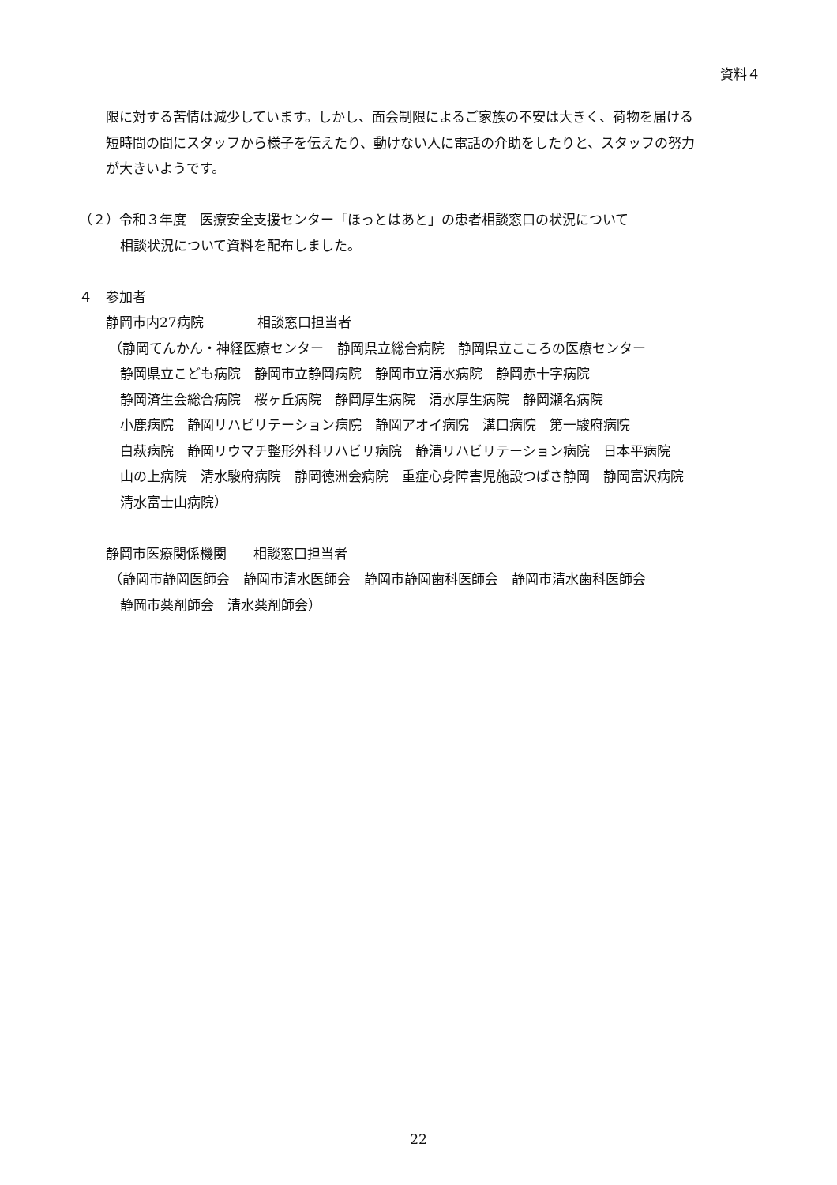資料４
限に対する苦情は減少しています。しかし、面会制限によるご家族の不安は大きく、荷物を届ける
短時間の間にスタッフから様子を伝えたり、動けない人に電話の介助をしたりと、スタッフの努力
が大きいようです。
（２）令和３年度　医療安全支援センター「ほっとはあと」の患者相談窓口の状況について
相談状況について資料を配布しました。
４　参加者
静岡市内27病院　　　　相談窓口担当者
（静岡てんかん・神経医療センター　静岡県立総合病院　静岡県立こころの医療センター
静岡県立こども病院　静岡市立静岡病院　静岡市立清水病院　静岡赤十字病院
静岡済生会総合病院　桜ヶ丘病院　静岡厚生病院　清水厚生病院　静岡瀬名病院
小鹿病院　静岡リハビリテーション病院　静岡アオイ病院　溝口病院　第一駿府病院
白萩病院　静岡リウマチ整形外科リハビリ病院　静清リハビリテーション病院　日本平病院
山の上病院　清水駿府病院　静岡徳洲会病院　重症心身障害児施設つばさ静岡　静岡富沢病院
清水富士山病院）
静岡市医療関係機関　　相談窓口担当者
（静岡市静岡医師会　静岡市清水医師会　静岡市静岡歯科医師会　静岡市清水歯科医師会
静岡市薬剤師会　清水薬剤師会）
22